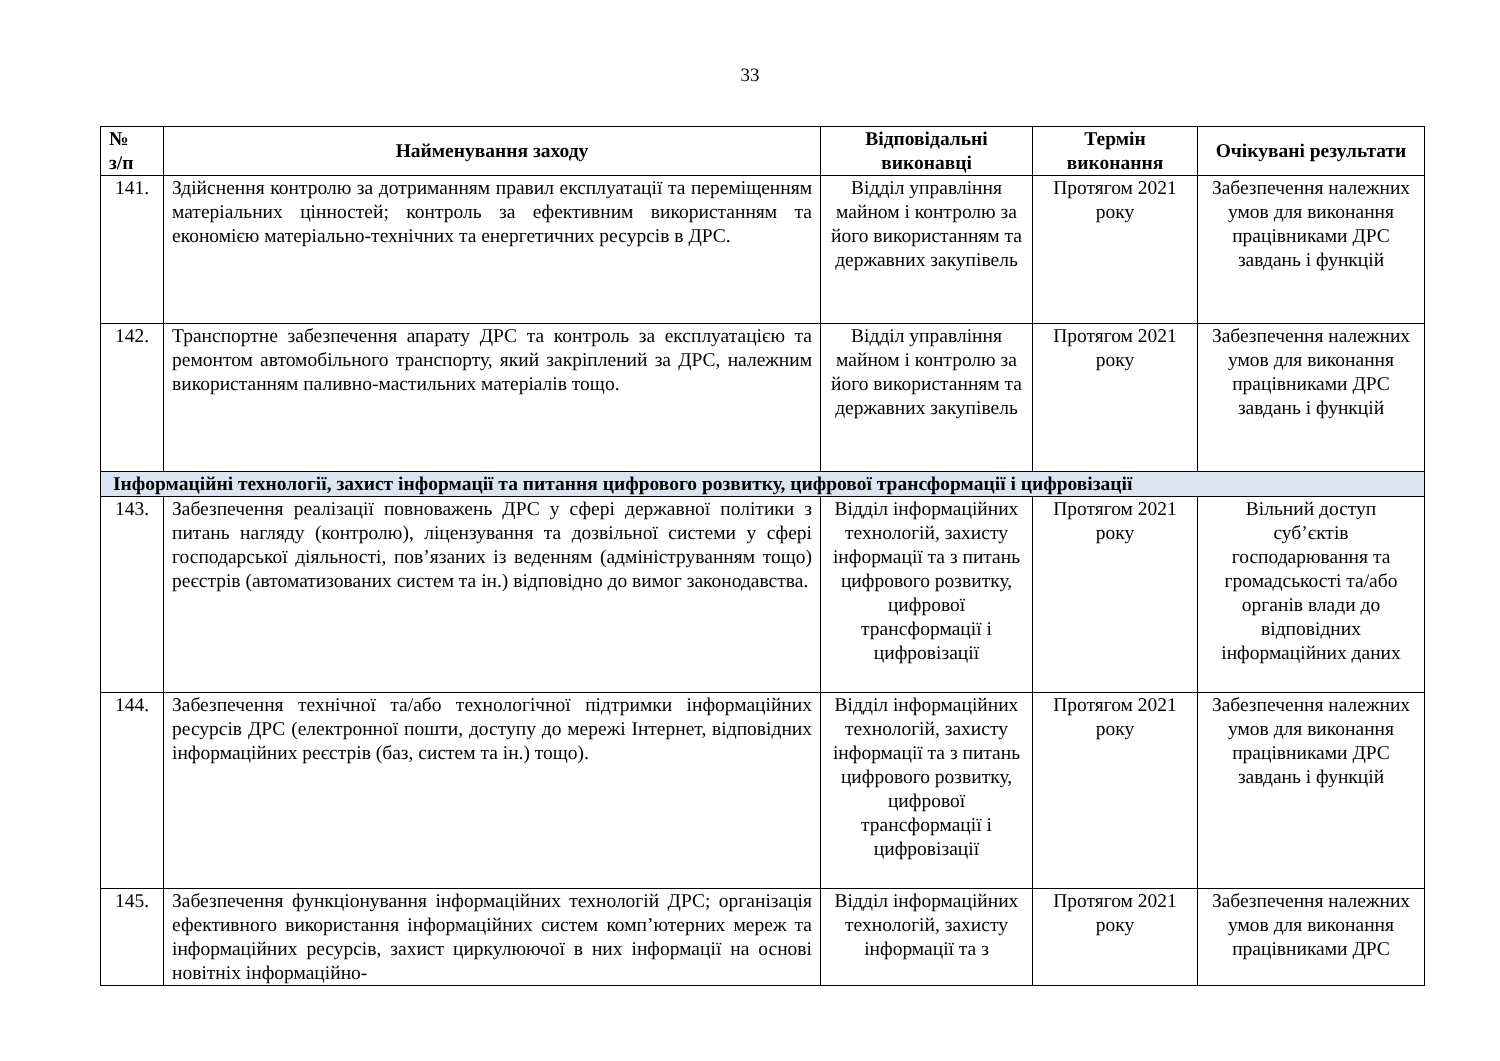33
| № з/п | Найменування заходу | Відповідальні виконавці | Термін виконання | Очікувані результати |
| --- | --- | --- | --- | --- |
| 141. | Здійснення контролю за дотриманням правил експлуатації та переміщенням матеріальних цінностей; контроль за ефективним використанням та економією матеріально-технічних та енергетичних ресурсів в ДРС. | Відділ управління майном і контролю за його використанням та державних закупівель | Протягом 2021 року | Забезпечення належних умов для виконання працівниками ДРС завдань і функцій |
| 142. | Транспортне забезпечення апарату ДРС та контроль за експлуатацією та ремонтом автомобільного транспорту, який закріплений за ДРС, належним використанням паливно-мастильних матеріалів тощо. | Відділ управління майном і контролю за його використанням та державних закупівель | Протягом 2021 року | Забезпечення належних умов для виконання працівниками ДРС завдань і функцій |
| Інформаційні технології, захист інформації та питання цифрового розвитку, цифрової трансформації і цифровізації | | | | |
| 143. | Забезпечення реалізації повноважень ДРС у сфері державної політики з питань нагляду (контролю), ліцензування та дозвільної системи у сфері господарської діяльності, пов’язаних із веденням (адмініструванням тощо) реєстрів (автоматизованих систем та ін.) відповідно до вимог законодавства. | Відділ інформаційних технологій, захисту інформації та з питань цифрового розвитку, цифрової трансформації і цифровізації | Протягом 2021 року | Вільний доступ суб’єктів господарювання та громадськості та/або органів влади до відповідних інформаційних даних |
| 144. | Забезпечення технічної та/або технологічної підтримки інформаційних ресурсів ДРС (електронної пошти, доступу до мережі Інтернет, відповідних інформаційних реєстрів (баз, систем та ін.) тощо). | Відділ інформаційних технологій, захисту інформації та з питань цифрового розвитку, цифрової трансформації і цифровізації | Протягом 2021 року | Забезпечення належних умов для виконання працівниками ДРС завдань і функцій |
| 145. | Забезпечення функціонування інформаційних технологій ДРС; організація ефективного використання інформаційних систем комп’ютерних мереж та інформаційних ресурсів, захист циркулюючої в них інформації на основі новітніх інформаційно- | Відділ інформаційних технологій, захисту інформації та з | Протягом 2021 року | Забезпечення належних умов для виконання працівниками ДРС |